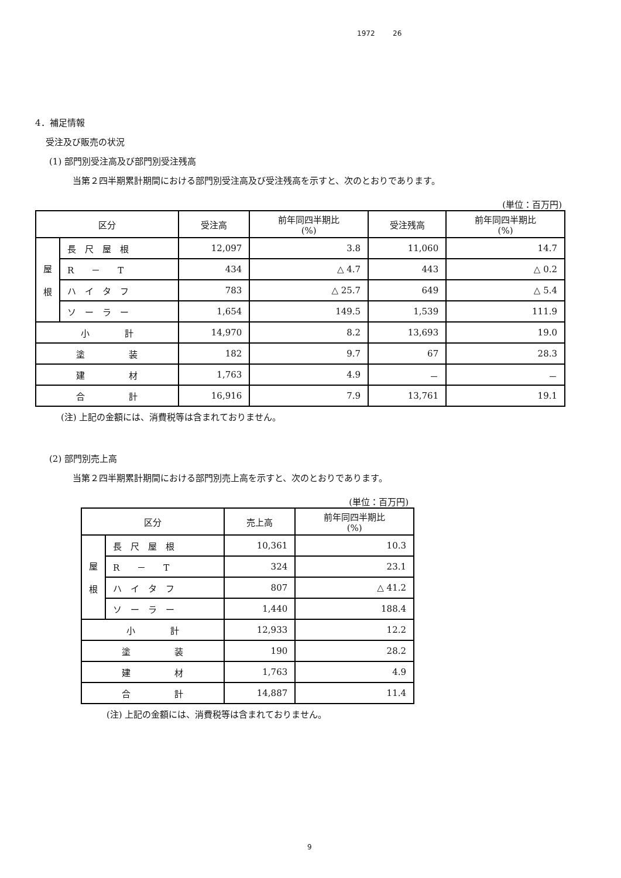1972 26
4．補足情報
受注及び販売の状況
(1) 部門別受注高及び部門別受注残高
当第２四半期累計期間における部門別受注高及び受注残高を示すと、次のとおりであります。
(単位：百万円)
| 区分 | | 受注高 | 前年同四半期比 (%) | 受注残高 | 前年同四半期比 (%) |
| 屋 根 | 長 尺 屋 根 | 12,097 | 3.8 | 11,060 | 14.7 |
| | R － T | 434 | △ 4.7 | 443 | △ 0.2 |
| | ハ イ タ フ | 783 | △ 25.7 | 649 | △ 5.4 |
| | ソ ー ラ ー | 1,654 | 149.5 | 1,539 | 111.9 |
| 小 計 | | 14,970 | 8.2 | 13,693 | 19.0 |
| 塗 装 | | 182 | 9.7 | 67 | 28.3 |
| 建 材 | | 1,763 | 4.9 | － | － |
| 合 計 | | 16,916 | 7.9 | 13,761 | 19.1 |
(注) 上記の金額には、消費税等は含まれておりません。
(2) 部門別売上高
当第２四半期累計期間における部門別売上高を示すと、次のとおりであります。
(単位：百万円)
| 区分 | | 売上高 | 前年同四半期比 (%) |
| 屋 根 | 長 尺 屋 根 | 10,361 | 10.3 |
| | R － T | 324 | 23.1 |
| | ハ イ タ フ | 807 | △ 41.2 |
| | ソ ー ラ ー | 1,440 | 188.4 |
| 小 計 | | 12,933 | 12.2 |
| 塗 装 | | 190 | 28.2 |
| 建 材 | | 1,763 | 4.9 |
| 合 計 | | 14,887 | 11.4 |
(注) 上記の金額には、消費税等は含まれておりません。
9